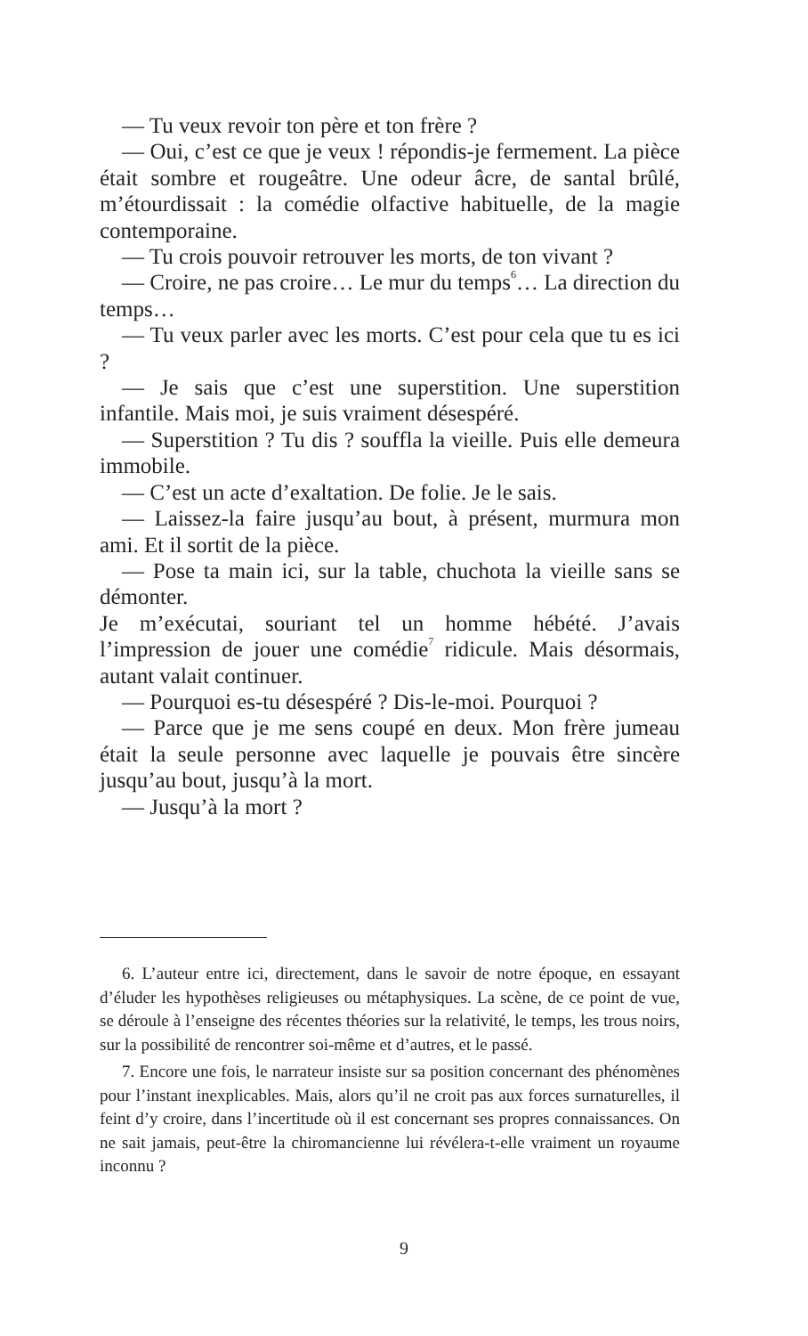— Tu veux revoir ton père et ton frère ?
— Oui, c’est ce que je veux ! répondis-je fermement. La pièce était sombre et rougeâtre. Une odeur âcre, de santal brûlé, m’étourdissait : la comédie olfactive habituelle, de la magie contemporaine.
— Tu crois pouvoir retrouver les morts, de ton vivant ?
— Croire, ne pas croire… Le mur du temps<sup>6</sup>… La direction du temps…
— Tu veux parler avec les morts. C’est pour cela que tu es ici ?
— Je sais que c’est une superstition. Une superstition infantile. Mais moi, je suis vraiment désespéré.
— Superstition ? Tu dis ? souffla la vieille. Puis elle demeura immobile.
— C’est un acte d’exaltation. De folie. Je le sais.
— Laissez-la faire jusqu’au bout, à présent, murmura mon ami. Et il sortit de la pièce.
— Pose ta main ici, sur la table, chuchota la vieille sans se démonter.
Je m’exécutai, souriant tel un homme hébété. J’avais l’impression de jouer une comédie<sup>7</sup> ridicule. Mais désormais, autant valait continuer.
— Pourquoi es-tu désespéré ? Dis-le-moi. Pourquoi ?
— Parce que je me sens coupé en deux. Mon frère jumeau était la seule personne avec laquelle je pouvais être sincère jusqu’au bout, jusqu’à la mort.
— Jusqu’à la mort ?
6. L’auteur entre ici, directement, dans le savoir de notre époque, en essayant d’éluder les hypothèses religieuses ou métaphysiques. La scène, de ce point de vue, se déroule à l’enseigne des récentes théories sur la relativité, le temps, les trous noirs, sur la possibilité de rencontrer soi-même et d’autres, et le passé.
7. Encore une fois, le narrateur insiste sur sa position concernant des phénomènes pour l’instant inexplicables. Mais, alors qu’il ne croit pas aux forces surnaturelles, il feint d’y croire, dans l’incertitude où il est concernant ses propres connaissances. On ne sait jamais, peut-être la chiromancienne lui révélera-t-elle vraiment un royaume inconnu ?
9